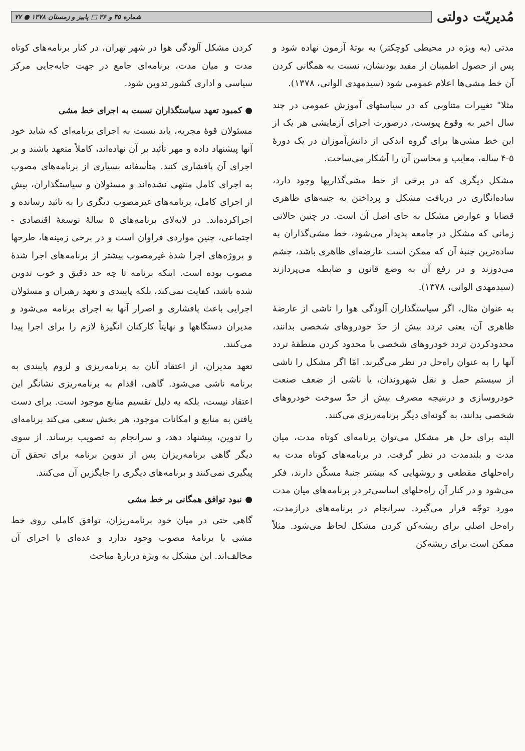مُدیریّت دولتی
شماره ۳۵ و ۳۶ □ پاییز و زمستان ۱۳۷۸ ● ۷۷
مدتی (به ویژه در محیطی کوچکتر) به بوتهٔ آزمون نهاده شود و پس از حصول اطمینان از مفید بودنشان، نسبت به همگانی کردن آن خط مشی‌ها اعلام عمومی شود (سیدمهدی الوانی، ۱۳۷۸).
مثلا" تغییرات متناوبی که در سیاستهای آموزش عمومی در چند سال اخیر به وقوع پیوست، درصورت اجرای آزمایشی هر یک از این خط مشی‌ها برای گروه اندکی از دانش‌آموزان در یک دورهٔ ۵-۴ ساله، معایب و محاسن آن را آشکار می‌ساخت.
مشکل دیگری که در برخی از خط مشی‌گذاریها وجود دارد، ساده‌انگاری در دریافت مشکل و پرداختن به جنبه‌های ظاهری قضایا و عوارض مشکل به جای اصل آن است. در چنین حالاتی زمانی که مشکل در جامعه پدیدار می‌شود، خط مشی‌گذاران به ساده‌ترین جنبهٔ آن که ممکن است عارضه‌ای ظاهری باشد، چشم می‌دوزند و در رفع آن به وضع قانون و ضابطه می‌پردازند (سیدمهدی الوانی، ۱۳۷۸).
به عنوان مثال، اگر سیاستگذاران آلودگی هوا را ناشی از عارضهٔ ظاهری آن، یعنی تردد بیش از حدّ خودروهای شخصی بدانند، محدودکردن تردد خودروهای شخصی یا محدود کردن منطقهٔ تردد آنها را به عنوان راه‌حل در نظر می‌گیرند. امّا اگر مشکل را ناشی از سیستم حمل و نقل شهروندان، یا ناشی از ضعف صنعت خودروسازی و درنتیجه مصرف بیش از حدّ سوخت خودروهای شخصی بدانند، به گونه‌ای دیگر برنامه‌ریزی می‌کنند.
البته برای حل هر مشکل می‌توان برنامه‌ای کوتاه مدت، میان مدت و بلندمدت در نظر گرفت. در برنامه‌های کوتاه مدت به راه‌حلهای مقطعی و روشهایی که بیشتر جنبهٔ مسکّن دارند، فکر می‌شود و در کنار آن راه‌حلهای اساسی‌تر در برنامه‌های میان مدت مورد توجّه قرار می‌گیرد. سرانجام در برنامه‌های درازمدت، راه‌حل اصلی برای ریشه‌کن کردن مشکل لحاظ می‌شود. مثلاً ممکن است برای ریشه‌کن
کردن مشکل آلودگی هوا در شهر تهران، در کنار برنامه‌های کوتاه مدت و میان مدت، برنامه‌ای جامع در جهت جابه‌جایی مرکز سیاسی و اداری کشور تدوین شود.
● کمبود تعهد سیاستگذاران نسبت به اجرای خط مشی
مسئولان قوهٔ مجریه، باید نسبت به اجرای برنامه‌ای که شاید خود آنها پیشنهاد داده و مهر تأئید بر آن نهاده‌اند، کاملاً متعهد باشند و بر اجرای آن پافشاری کنند. متأسفانه بسیاری از برنامه‌های مصوب به اجرای کامل منتهی نشده‌اند و مسئولان و سیاستگذاران، پیش از اجرای کامل، برنامه‌های غیرمصوب دیگری را به تائید رسانده و اجراکرده‌اند. در لابه‌لای برنامه‌های ۵ سالهٔ توسعهٔ اقتصادی - اجتماعی، چنین مواردی فراوان است و در برخی زمینه‌ها، طرحها و پروژه‌های اجرا شدهٔ غیرمصوب بیشتر از برنامه‌های اجرا شدهٔ مصوب بوده است. اینکه برنامه تا چه حد دقیق و خوب تدوین شده باشد، کفایت نمی‌کند، بلکه پایبندی و تعهد رهبران و مسئولان اجرایی باعث پافشاری و اصرار آنها به اجرای برنامه می‌شود و مدیران دستگاهها و نهایتاً کارکنان انگیزهٔ لازم را برای اجرا پیدا می‌کنند.
تعهد مدیران، از اعتقاد آنان به برنامه‌ریزی و لزوم پایبندی به برنامه ناشی می‌شود. گاهی، اقدام به برنامه‌ریزی نشانگر این اعتقاد نیست، بلکه به دلیل تقسیم منابع موجود است. برای دست یافتن به منابع و امکانات موجود، هر بخش سعی می‌کند برنامه‌ای را تدوین، پیشنهاد دهد، و سرانجام به تصویب برساند. از سوی دیگر گاهی برنامه‌ریزان پس از تدوین برنامه برای تحقق آن پیگیری نمی‌کنند و برنامه‌های دیگری را جایگزین آن می‌کنند.
● نبود توافق همگانی بر خط مشی
گاهی حتی در میان خود برنامه‌ریزان، توافق کاملی روی خط مشی یا برنامهٔ مصوب وجود ندارد و عده‌ای با اجرای آن مخالف‌اند. این مشکل به ویژه دربارهٔ مباحث